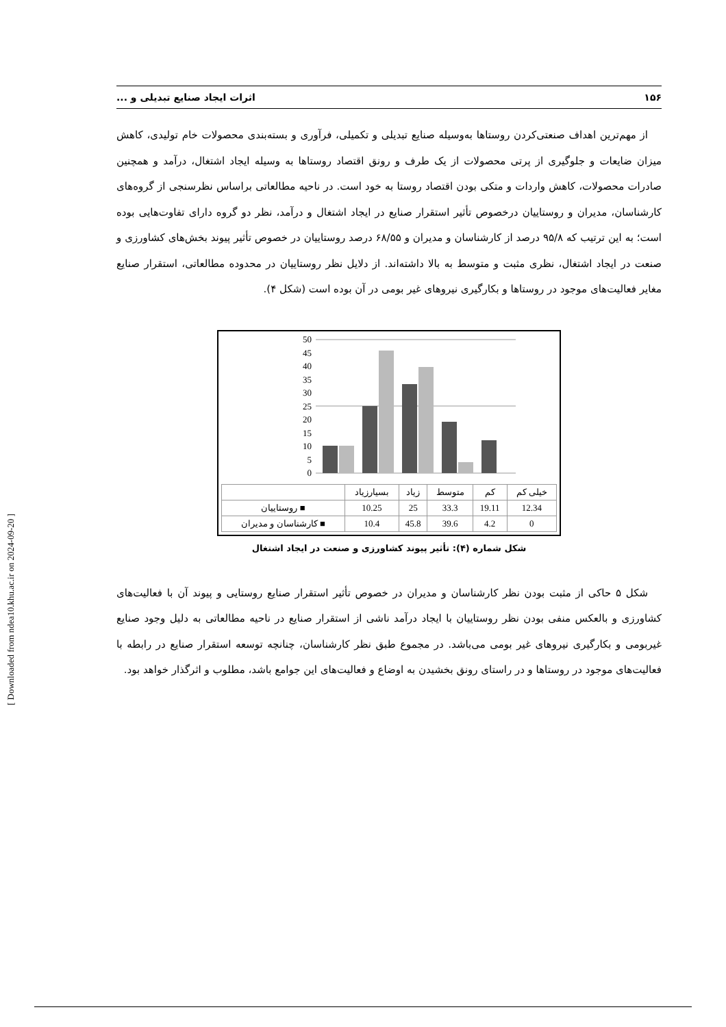۱۵۶ اثرات ایجاد صنایع تبدیلی و ...
از مهم‌ترین اهداف صنعتی‌کردن روستاها به‌وسیله صنایع تبدیلی و تکمیلی، فرآوری و بسته‌بندی محصولات خام تولیدی، کاهش میزان ضایعات و جلوگیری از پرتی محصولات از یک طرف و رونق اقتصاد روستاها به وسیله ایجاد اشتغال، درآمد و همچنین صادرات محصولات، کاهش واردات و متکی بودن اقتصاد روستا به خود است. در ناحیه مطالعاتی براساس نظرسنجی از گروه‌های کارشناسان، مدیران و روستاییان درخصوص تأثیر استقرار صنایع در ایجاد اشتغال و درآمد، نظر دو گروه دارای تفاوت‌هایی بوده است؛ به این ترتیب که ۹۵/۸ درصد از کارشناسان و مدیران و ۶۸/۵۵ درصد روستاییان در خصوص تأثیر پیوند بخش‌های کشاورزی و صنعت در ایجاد اشتغال، نظری مثبت و متوسط به بالا داشته‌اند. از دلایل نظر روستاییان در محدوده مطالعاتی، استقرار صنایع مغایر فعالیت‌های موجود در روستاها و بکارگیری نیروهای غیر بومی در آن بوده است (شکل ۴).
50
45
40
35
30
25
20
15
10
5
0
| خیلی کم | کم | متوسط | زیاد | بسیارزیاد | |
| --- | --- | --- | --- | --- | --- |
| 12.34 | 19.11 | 33.3 | 25 | 10.25 | ■ روستاییان |
| 0 | 4.2 | 39.6 | 45.8 | 10.4 | ■ کارشناسان و مدیران |
شکل شماره (۴): تأثیر پیوند کشاورزی و صنعت در ایجاد اشتغال
شکل ۵ حاکی از مثبت بودن نظر کارشناسان و مدیران در خصوص تأثیر استقرار صنایع روستایی و پیوند آن با فعالیت‌های کشاورزی و بالعکس منفی بودن نظر روستاییان با ایجاد درآمد ناشی از استقرار صنایع در ناحیه مطالعاتی به دلیل وجود صنایع غیربومی و بکارگیری نیروهای غیر بومی می‌باشد. در مجموع طبق نظر کارشناسان، چنانچه توسعه استقرار صنایع در رابطه با فعالیت‌های موجود در روستاها و در راستای رونق بخشیدن به اوضاع و فعالیت‌های این جوامع باشد، مطلوب و اثرگذار خواهد بود.
[ Downloaded from ndea10.khu.ac.ir on 2024-09-20 ]